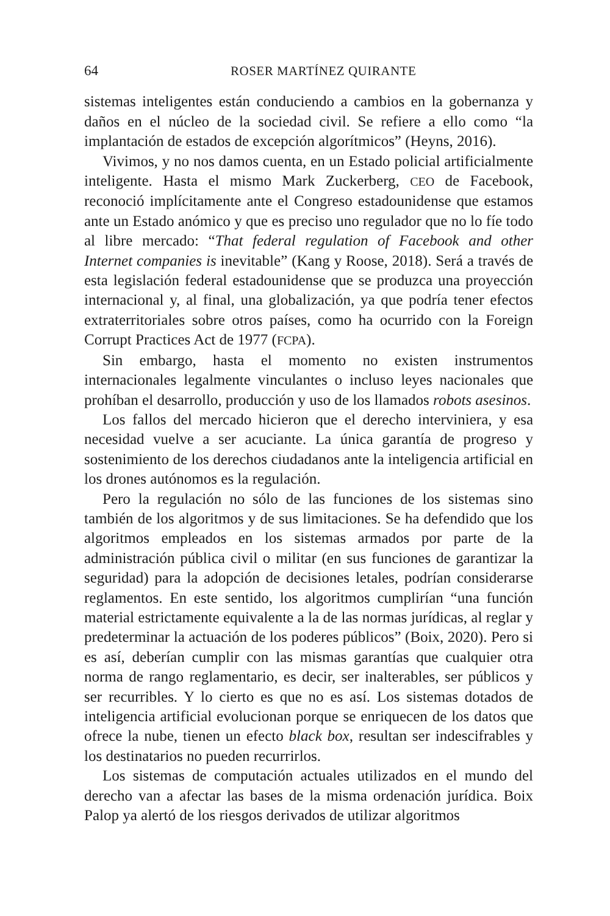64 ROSER MARTÍNEZ QUIRANTE
sistemas inteligentes están conduciendo a cambios en la gobernanza y daños en el núcleo de la sociedad civil. Se refiere a ello como “la implantación de estados de excepción algorítmicos” (Heyns, 2016).
Vivimos, y no nos damos cuenta, en un Estado policial artificialmente inteligente. Hasta el mismo Mark Zuckerberg, CEO de Facebook, reconoció implícitamente ante el Congreso estadounidense que estamos ante un Estado anómico y que es preciso uno regulador que no lo fíe todo al libre mercado: “That federal regulation of Facebook and other Internet companies is inevitable” (Kang y Roose, 2018). Será a través de esta legislación federal estadounidense que se produzca una proyección internacional y, al final, una globalización, ya que podría tener efectos extraterritoriales sobre otros países, como ha ocurrido con la Foreign Corrupt Practices Act de 1977 (FCPA).
Sin embargo, hasta el momento no existen instrumentos internacionales legalmente vinculantes o incluso leyes nacionales que prohíban el desarrollo, producción y uso de los llamados robots asesinos.
Los fallos del mercado hicieron que el derecho interviniera, y esa necesidad vuelve a ser acuciante. La única garantía de progreso y sostenimiento de los derechos ciudadanos ante la inteligencia artificial en los drones autónomos es la regulación.
Pero la regulación no sólo de las funciones de los sistemas sino también de los algoritmos y de sus limitaciones. Se ha defendido que los algoritmos empleados en los sistemas armados por parte de la administración pública civil o militar (en sus funciones de garantizar la seguridad) para la adopción de decisiones letales, podrían considerarse reglamentos. En este sentido, los algoritmos cumplirían “una función material estrictamente equivalente a la de las normas jurídicas, al reglar y predeterminar la actuación de los poderes públicos” (Boix, 2020). Pero si es así, deberían cumplir con las mismas garantías que cualquier otra norma de rango reglamentario, es decir, ser inalterables, ser públicos y ser recurribles. Y lo cierto es que no es así. Los sistemas dotados de inteligencia artificial evolucionan porque se enriquecen de los datos que ofrece la nube, tienen un efecto black box, resultan ser indescifrables y los destinatarios no pueden recurrirlos.
Los sistemas de computación actuales utilizados en el mundo del derecho van a afectar las bases de la misma ordenación jurídica. Boix Palop ya alertó de los riesgos derivados de utilizar algoritmos